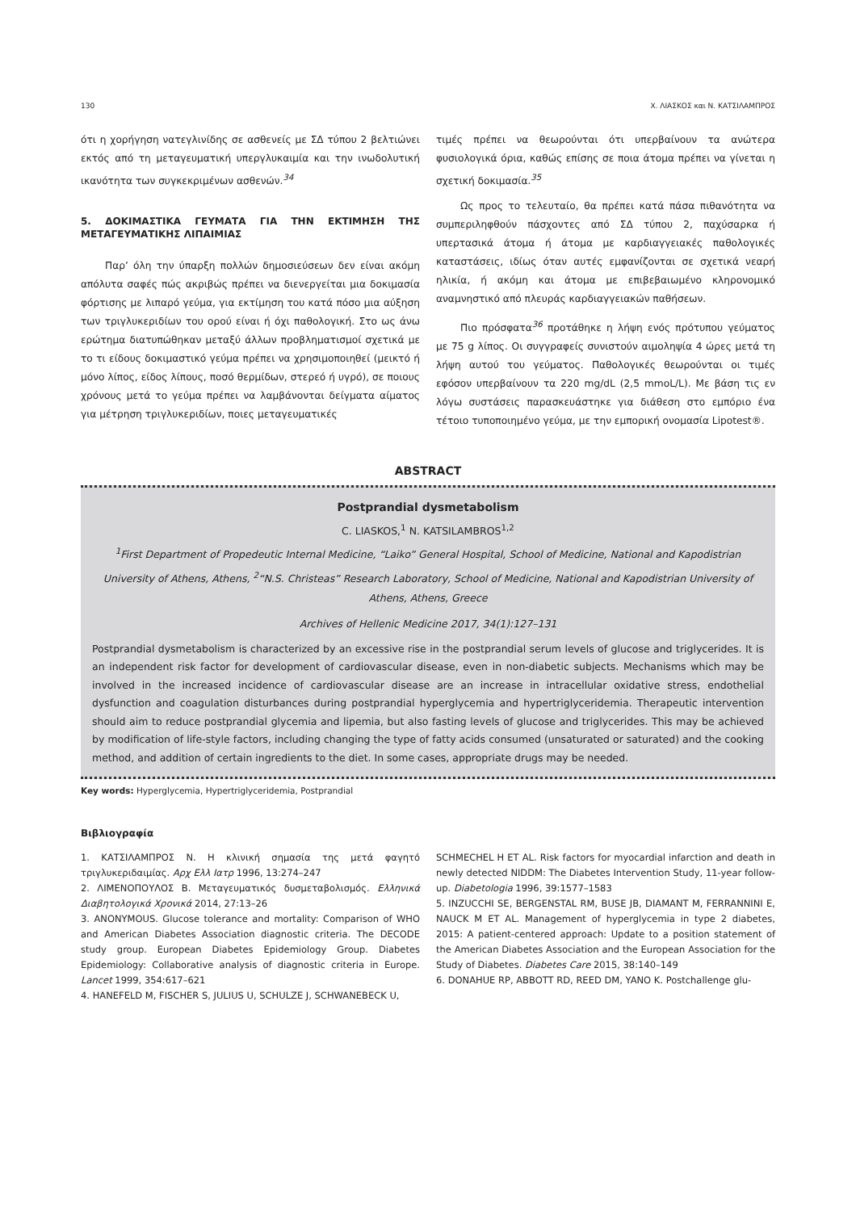130 Χ. ΛΙΑΣΚΟΣ και Ν. ΚΑΤΣΙΛΑΜΠΡΟΣ
ότι η χορήγηση νατεγλινίδης σε ασθενείς με ΣΔ τύπου 2 βελτιώνει εκτός από τη μεταγευματική υπεργλυκαιμία και την ινωδολυτική ικανότητα των συγκεκριμένων ασθενών.<sup>34</sup>
5. ΔΟΚΙΜΑΣΤΙΚΑ ΓΕΥΜΑΤΑ ΓΙΑ ΤΗΝ ΕΚΤΙΜΗΣΗ ΤΗΣ ΜΕΤΑΓΕΥΜΑΤΙΚΗΣ ΛΙΠΑΙΜΙΑΣ
Παρ’ όλη την ύπαρξη πολλών δημοσιεύσεων δεν είναι ακόμη απόλυτα σαφές πώς ακριβώς πρέπει να διενεργείται μια δοκιμασία φόρτισης με λιπαρό γεύμα, για εκτίμηση του κατά πόσο μια αύξηση των τριγλυκεριδίων του ορού είναι ή όχι παθολογική. Στο ως άνω ερώτημα διατυπώθηκαν μεταξύ άλλων προβληματισμοί σχετικά με το τι είδους δοκιμαστικό γεύμα πρέπει να χρησιμοποιηθεί (μεικτό ή μόνο λίπος, είδος λίπους, ποσό θερμίδων, στερεό ή υγρό), σε ποιους χρόνους μετά το γεύμα πρέπει να λαμβάνονται δείγματα αίματος για μέτρηση τριγλυκεριδίων, ποιες μεταγευματικές
τιμές πρέπει να θεωρούνται ότι υπερβαίνουν τα ανώτερα φυσιολογικά όρια, καθώς επίσης σε ποια άτομα πρέπει να γίνεται η σχετική δοκιμασία.<sup>35</sup>
Ως προς το τελευταίο, θα πρέπει κατά πάσα πιθανότητα να συμπεριληφθούν πάσχοντες από ΣΔ τύπου 2, παχύσαρκα ή υπερτασικά άτομα ή άτομα με καρδιαγγειακές παθολογικές καταστάσεις, ιδίως όταν αυτές εμφανίζονται σε σχετικά νεαρή ηλικία, ή ακόμη και άτομα με επιβεβαιωμένο κληρονομικό αναμνηστικό από πλευράς καρδιαγγειακών παθήσεων.
Πιο πρόσφατα<sup>36</sup> προτάθηκε η λήψη ενός πρότυπου γεύματος με 75 g λίπος. Οι συγγραφείς συνιστούν αιμοληψία 4 ώρες μετά τη λήψη αυτού του γεύματος. Παθολογικές θεωρούνται οι τιμές εφόσον υπερβαίνουν τα 220 mg/dL (2,5 mmoL/L). Με βάση τις εν λόγω συστάσεις παρασκευάστηκε για διάθεση στο εμπόριο ένα τέτοιο τυποποιημένο γεύμα, με την εμπορική ονομασία Lipotest®.
ABSTRACT
Postprandial dysmetabolism
C. LIASKOS,<sup>1</sup> N. KATSILAMBROS<sup>1,2</sup>
<sup>1</sup> First Department of Propedeutic Internal Medicine, “Laiko” General Hospital, School of Medicine, National and Kapodistrian University of Athens, Athens, <sup>2</sup>“N.S. Christeas” Research Laboratory, School of Medicine, National and Kapodistrian University of Athens, Athens, Greece
Archives of Hellenic Medicine 2017, 34(1):127–131
Postprandial dysmetabolism is characterized by an excessive rise in the postprandial serum levels of glucose and triglycerides. It is an independent risk factor for development of cardiovascular disease, even in non-diabetic subjects. Mechanisms which may be involved in the increased incidence of cardiovascular disease are an increase in intracellular oxidative stress, endothelial dysfunction and coagulation disturbances during postprandial hyperglycemia and hypertriglyceridemia. Therapeutic intervention should aim to reduce postprandial glycemia and lipemia, but also fasting levels of glucose and triglycerides. This may be achieved by modification of life-style factors, including changing the type of fatty acids consumed (unsaturated or saturated) and the cooking method, and addition of certain ingredients to the diet. In some cases, appropriate drugs may be needed.
Key words: Hyperglycemia, Hypertriglyceridemia, Postprandial
Βιβλιογραφία
1. ΚΑΤΣΙΛΑΜΠΡΟΣ Ν. Η κλινική σημασία της μετά φαγητό τριγλυκεριδαιμίας. Αρχ Ελλ Ιατρ 1996, 13:274–247
2. ΛΙΜΕΝΟΠΟΥΛΟΣ Β. Μεταγευματικός δυσμεταβολισμός. Ελληνικά Διαβητολογικά Χρονικά 2014, 27:13–26
3. ANONYMOUS. Glucose tolerance and mortality: Comparison of WHO and American Diabetes Association diagnostic criteria. The DECODE study group. European Diabetes Epidemiology Group. Diabetes Epidemiology: Collaborative analysis of diagnostic criteria in Europe. Lancet 1999, 354:617–621
4. HANEFELD M, FISCHER S, JULIUS U, SCHULZE J, SCHWANEBECK U,
SCHMECHEL H ET AL. Risk factors for myocardial infarction and death in newly detected NIDDM: The Diabetes Intervention Study, 11-year follow-up. Diabetologia 1996, 39:1577–1583
5. INZUCCHI SE, BERGENSTAL RM, BUSE JB, DIAMANT M, FERRANNINI E, NAUCK M ET AL. Management of hyperglycemia in type 2 diabetes, 2015: A patient-centered approach: Update to a position statement of the American Diabetes Association and the European Association for the Study of Diabetes. Diabetes Care 2015, 38:140–149
6. DONAHUE RP, ABBOTT RD, REED DM, YANO K. Postchallenge glu-